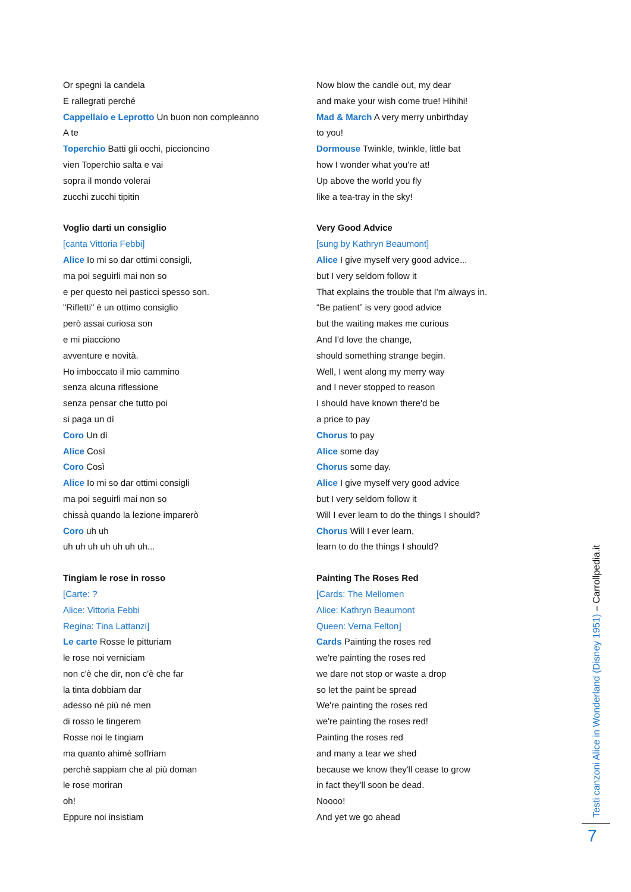Or spegni la candela
E rallegrati perché
Cappellaio e Leprotto Un buon non compleanno
A te
Toperchio Batti gli occhi, piccioncino
vien Toperchio salta e vai
sopra il mondo volerai
zucchi zucchi tipitin
Voglio darti un consiglio
[canta Vittoria Febbi]
Alice Io mi so dar ottimi consigli,
ma poi seguirli mai non so
e per questo nei pasticci spesso son.
"Rifletti" è un ottimo consiglio
però assai curiosa son
e mi piacciono
avventure e novità.
Ho imboccato il mio cammino
senza alcuna riflessione
senza pensar che tutto poi
si paga un dì
Coro Un dì
Alice Così
Coro Così
Alice Io mi so dar ottimi consigli
ma poi seguirli mai non so
chissà quando la lezione imparerò
Coro uh uh
uh uh uh uh uh uh uh...
Tingiam le rose in rosso
[Carte: ?
Alice: Vittoria Febbi
Regina: Tina Lattanzi]
Le carte Rosse le pitturiam
le rose noi verniciam
non c'è che dir, non c'è che far
la tinta dobbiam dar
adesso né più né men
di rosso le tingerem
Rosse noi le tingiam
ma quanto ahimè soffriam
perchè sappiam che al più doman
le rose moriran
oh!
Eppure noi insistiam
Now blow the candle out, my dear
and make your wish come true! Hihihi!
Mad & March A very merry unbirthday
to you!
Dormouse Twinkle, twinkle, little bat
how I wonder what you're at!
Up above the world you fly
like a tea-tray in the sky!
Very Good Advice
[sung by Kathryn Beaumont]
Alice I give myself very good advice...
but I very seldom follow it
That explains the trouble that I'm always in.
“Be patient” is very good advice
but the waiting makes me curious
And I'd love the change,
should something strange begin.
Well, I went along my merry way
and I never stopped to reason
I should have known there'd be
a price to pay
Chorus to pay
Alice some day
Chorus some day.
Alice I give myself very good advice
but I very seldom follow it
Will I ever learn to do the things I should?
Chorus Will I ever learn,
learn to do the things I should?
Painting The Roses Red
[Cards: The Mellomen
Alice: Kathryn Beaumont
Queen: Verna Felton]
Cards Painting the roses red
we're painting the roses red
we dare not stop or waste a drop
so let the paint be spread
We're painting the roses red
we're painting the roses red!
Painting the roses red
and many a tear we shed
because we know they'll cease to grow
in fact they'll soon be dead.
Noooo!
And yet we go ahead
Testi canzoni Alice in Wonderland (Disney 1951) – Carrollpedia.it
7